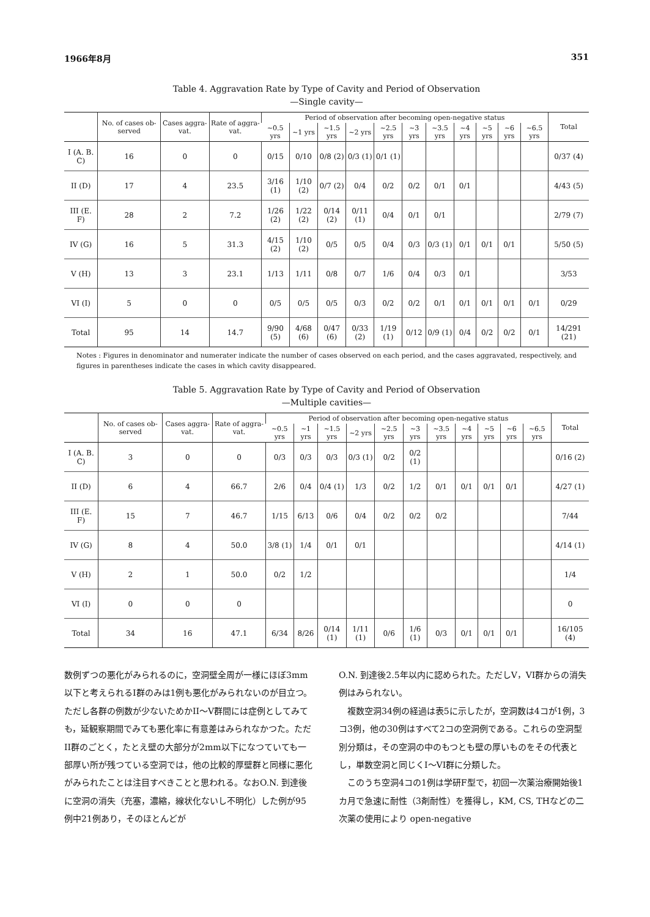1966年8月 351
Table 4. Aggravation Rate by Type of Cavity and Period of Observation
—Single cavity—
| | No. of cases ob-served | Cases aggra-vat. | Rate of aggra-vat. | Period of observation after becoming open-negative status | | | | | | | | | | | Total |
| --- | --- | --- | --- | --- | --- | --- | --- | --- | --- | --- | --- | --- | --- | --- | --- |
| | | | | ~0.5 yrs | ~1 yrs | ~1.5 yrs | ~2 yrs | ~2.5 yrs | ~3 yrs | ~3.5 yrs | ~4 yrs | ~5 yrs | ~6 yrs | ~6.5 yrs | |
| I (A. B. C) | 16 | 0 | 0 | 0/15 | 0/10 | 0/8 (2) | 0/3 (1) | 0/1 (1) | | | | | | | 0/37 (4) |
| II (D) | 17 | 4 | 23.5 | 3/16 (1) | 1/10 (2) | 0/7 (2) | 0/4 | 0/2 | 0/2 | 0/1 | 0/1 | | | | 4/43 (5) |
| III (E. F) | 28 | 2 | 7.2 | 1/26 (2) | 1/22 (2) | 0/14 (2) | 0/11 (1) | 0/4 | 0/1 | 0/1 | | | | | 2/79 (7) |
| IV (G) | 16 | 5 | 31.3 | 4/15 (2) | 1/10 (2) | 0/5 | 0/5 | 0/4 | 0/3 | 0/3 (1) | 0/1 | 0/1 | 0/1 | | 5/50 (5) |
| V (H) | 13 | 3 | 23.1 | 1/13 | 1/11 | 0/8 | 0/7 | 1/6 | 0/4 | 0/3 | 0/1 | | | | 3/53 |
| VI (I) | 5 | 0 | 0 | 0/5 | 0/5 | 0/5 | 0/3 | 0/2 | 0/2 | 0/1 | 0/1 | 0/1 | 0/1 | 0/1 | 0/29 |
| Total | 95 | 14 | 14.7 | 9/90 (5) | 4/68 (6) | 0/47 (6) | 0/33 (2) | 1/19 (1) | 0/12 | 0/9 (1) | 0/4 | 0/2 | 0/2 | 0/1 | 14/291 (21) |
Notes : Figures in denominator and numerater indicate the number of cases observed on each period, and the cases aggravated, respectively, and figures in parentheses indicate the cases in which cavity disappeared.
Table 5. Aggravation Rate by Type of Cavity and Period of Observation
—Multiple cavities—
| | No. of cases ob-served | Cases aggra-vat. | Rate of aggra-vat. | Period of observation after becoming open-negative status | | | | | | | | | | | Total |
| --- | --- | --- | --- | --- | --- | --- | --- | --- | --- | --- | --- | --- | --- | --- | --- |
| | | | | ~0.5 yrs | ~1 yrs | ~1.5 yrs | ~2 yrs | ~2.5 yrs | ~3 yrs | ~3.5 yrs | ~4 yrs | ~5 yrs | ~6 yrs | ~6.5 yrs | |
| I (A. B. C) | 3 | 0 | 0 | 0/3 | 0/3 | 0/3 | 0/3 (1) | 0/2 | 0/2 (1) | | | | | | 0/16 (2) |
| II (D) | 6 | 4 | 66.7 | 2/6 | 0/4 | 0/4 (1) | 1/3 | 0/2 | 1/2 | 0/1 | 0/1 | 0/1 | 0/1 | | 4/27 (1) |
| III (E. F) | 15 | 7 | 46.7 | 1/15 | 6/13 | 0/6 | 0/4 | 0/2 | 0/2 | 0/2 | | | | | 7/44 |
| IV (G) | 8 | 4 | 50.0 | 3/8 (1) | 1/4 | 0/1 | 0/1 | | | | | | | | 4/14 (1) |
| V (H) | 2 | 1 | 50.0 | 0/2 | 1/2 | | | | | | | | | | 1/4 |
| VI (I) | 0 | 0 | 0 | | | | | | | | | | | | 0 |
| Total | 34 | 16 | 47.1 | 6/34 | 8/26 | 0/14 (1) | 1/11 (1) | 0/6 | 1/6 (1) | 0/3 | 0/1 | 0/1 | 0/1 | | 16/105 (4) |
数例ずつの悪化がみられるのに，空洞壁全周が一様にほぼ3mm以下と考えられるI群のみは1例も悪化がみられないのが目立つ。ただし各群の例数が少ないためかII～V群間には症例としてみても，延観察期間でみても悪化率に有意差はみられなかつた。ただII群のごとく，たとえ壁の大部分が2mm以下になつていても一部厚い所が残つている空洞では，他の比較的厚壁群と同様に悪化がみられたことは注目すべきことと思われる。なおO.N. 到達後に空洞の消失（充塞，濃縮，線状化ないし不明化）した例が95例中21例あり，そのほとんどが
O.N. 到達後2.5年以内に認められた。ただしV，VI群からの消失例はみられない。
　複数空洞34例の経過は表5に示したが，空洞数は4コが1例，3コ3例，他の30例はすべて2コの空洞例である。これらの空洞型別分類は，その空洞の中のもつとも壁の厚いものをその代表とし，単数空洞と同じくI～VI群に分類した。
　このうち空洞4コの1例は学研F型で，初回一次薬治療開始後1カ月で急速に耐性（3剤耐性）を獲得し，KM, CS, THなどの二次薬の使用により open-negative